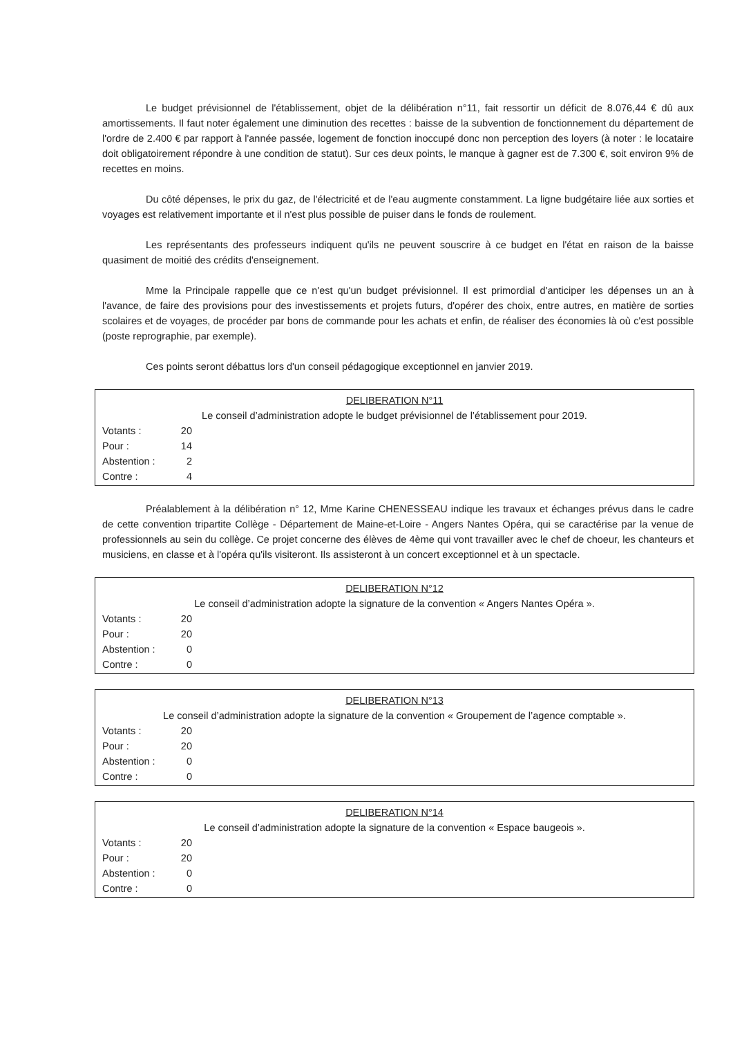Le budget prévisionnel de l'établissement, objet de la délibération n°11, fait ressortir un déficit de 8.076,44 € dû aux amortissements. Il faut noter également une diminution des recettes : baisse de la subvention de fonctionnement du département de l'ordre de 2.400 € par rapport à l'année passée, logement de fonction inoccupé donc non perception des loyers (à noter : le locataire doit obligatoirement répondre à une condition de statut). Sur ces deux points, le manque à gagner est de 7.300 €, soit environ 9% de recettes en moins.
Du côté dépenses, le prix du gaz, de l'électricité et de l'eau augmente constamment. La ligne budgétaire liée aux sorties et voyages est relativement importante et il n'est plus possible de puiser dans le fonds de roulement.
Les représentants des professeurs indiquent qu'ils ne peuvent souscrire à ce budget en l'état en raison de la baisse quasiment de moitié des crédits d'enseignement.
Mme la Principale rappelle que ce n'est qu'un budget prévisionnel. Il est primordial d'anticiper les dépenses un an à l'avance, de faire des provisions pour des investissements et projets futurs, d'opérer des choix, entre autres, en matière de sorties scolaires et de voyages, de procéder par bons de commande pour les achats et enfin, de réaliser des économies là où c'est possible (poste reprographie, par exemple).
Ces points seront débattus lors d'un conseil pédagogique exceptionnel en janvier 2019.
DELIBERATION N°11
Le conseil d’administration adopte le budget prévisionnel de l’établissement pour 2019.
Votants : 20
Pour : 14
Abstention : 2
Contre : 4
Préalablement à la délibération n° 12, Mme Karine CHENESSEAU indique les travaux et échanges prévus dans le cadre de cette convention tripartite Collège - Département de Maine-et-Loire - Angers Nantes Opéra, qui se caractérise par la venue de professionnels au sein du collège. Ce projet concerne des élèves de 4ème qui vont travailler avec le chef de choeur, les chanteurs et musiciens, en classe et à l'opéra qu'ils visiteront. Ils assisteront à un concert exceptionnel et à un spectacle.
DELIBERATION N°12
Le conseil d’administration adopte la signature de la convention « Angers Nantes Opéra ».
Votants : 20
Pour : 20
Abstention : 0
Contre : 0
DELIBERATION N°13
Le conseil d’administration adopte la signature de la convention « Groupement de l’agence comptable ».
Votants : 20
Pour : 20
Abstention : 0
Contre : 0
DELIBERATION N°14
Le conseil d’administration adopte la signature de la convention « Espace baugeois ».
Votants : 20
Pour : 20
Abstention : 0
Contre : 0